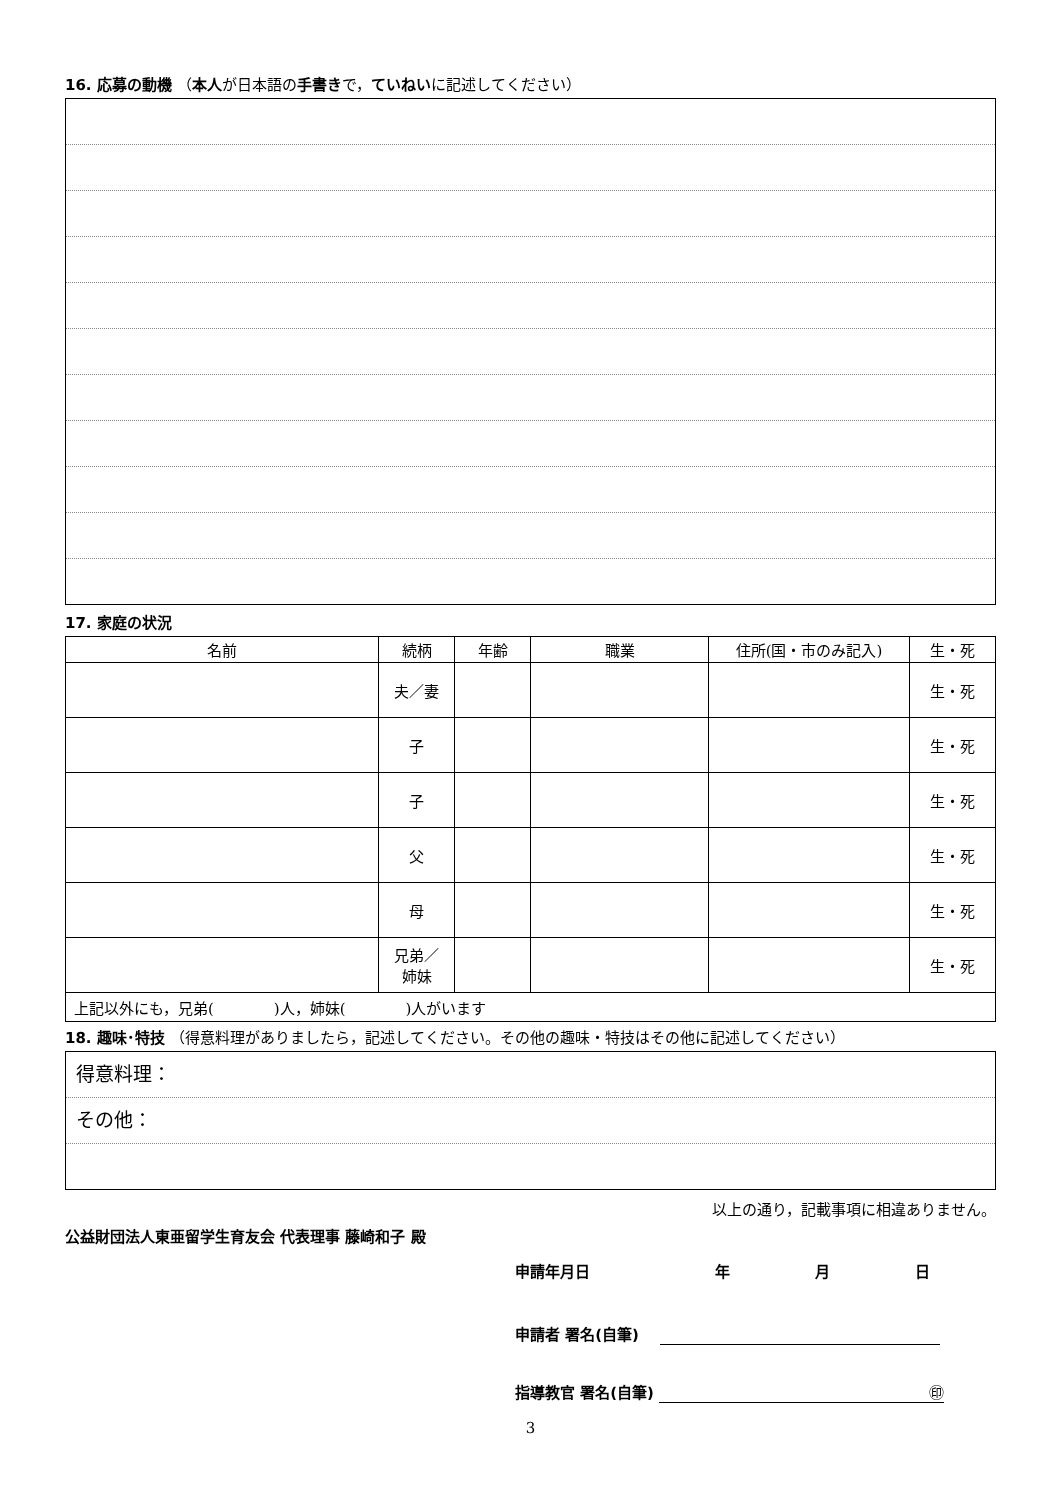16. 応募の動機 （本人が日本語の手書きで，ていねいに記述してください）
17. 家庭の状況
| 名前 | 続柄 | 年齢 | 職業 | 住所(国・市のみ記入) | 生・死 |
| --- | --- | --- | --- | --- | --- |
| | 夫／妻 | | | | 生・死 |
| | 子 | | | | 生・死 |
| | 子 | | | | 生・死 |
| | 父 | | | | 生・死 |
| | 母 | | | | 生・死 |
| | 兄弟／ 姉妹 | | | | 生・死 |
| 上記以外にも，兄弟( )人，姉妹( )人がいます | | | | | |
18. 趣味･特技 （得意料理がありましたら，記述してください。その他の趣味・特技はその他に記述してください）
得意料理：
その他：
以上の通り，記載事項に相違ありません。
公益財団法人東亜留学生育友会 代表理事 藤崎和子 殿
申請年月日 年 月 日
申請者 署名(自筆)
指導教官 署名(自筆) ㊞
3